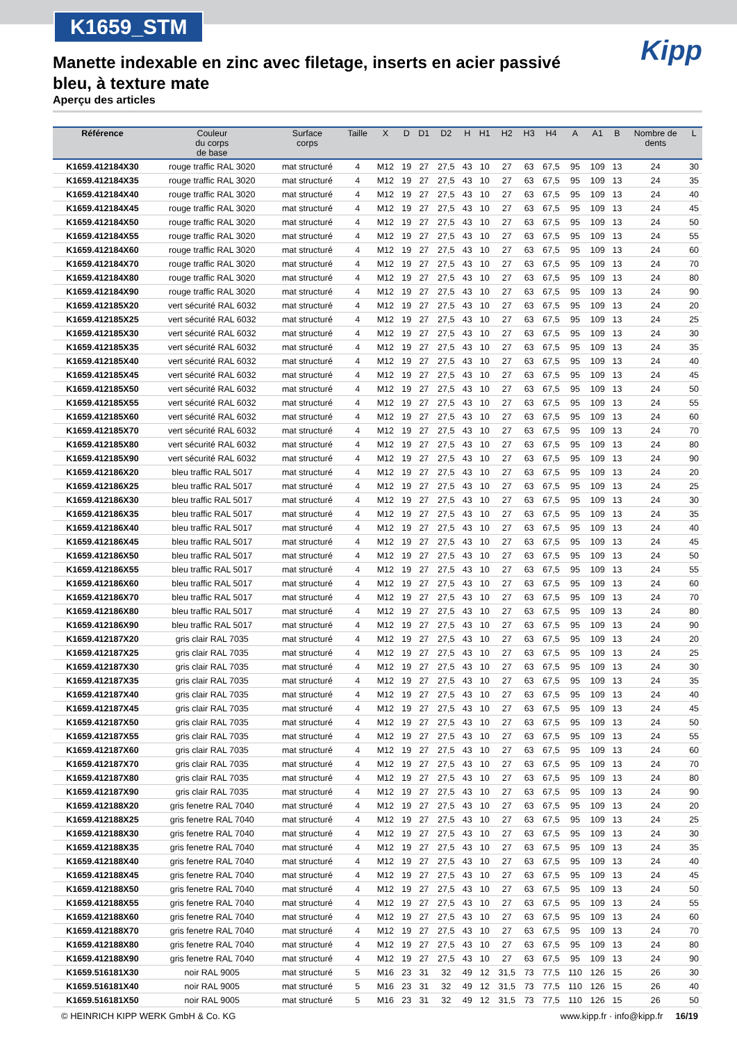K1659_STM
Kipp
Manette indexable en zinc avec filetage, inserts en acier passivé bleu, à texture mate
Aperçu des articles
| Référence | Couleur du corps de base | Surface corps | Taille | X | D | D1 | D2 | H | H1 | H2 | H3 | H4 | A | A1 | B | Nombre de dents | L |
| --- | --- | --- | --- | --- | --- | --- | --- | --- | --- | --- | --- | --- | --- | --- | --- | --- | --- |
| K1659.412184X30 | rouge traffic RAL 3020 | mat structuré | 4 | M12 | 19 | 27 | 27,5 | 43 | 10 | 27 | 63 | 67,5 | 95 | 109 | 13 | 24 | 30 |
| K1659.412184X35 | rouge traffic RAL 3020 | mat structuré | 4 | M12 | 19 | 27 | 27,5 | 43 | 10 | 27 | 63 | 67,5 | 95 | 109 | 13 | 24 | 35 |
| K1659.412184X40 | rouge traffic RAL 3020 | mat structuré | 4 | M12 | 19 | 27 | 27,5 | 43 | 10 | 27 | 63 | 67,5 | 95 | 109 | 13 | 24 | 40 |
| K1659.412184X45 | rouge traffic RAL 3020 | mat structuré | 4 | M12 | 19 | 27 | 27,5 | 43 | 10 | 27 | 63 | 67,5 | 95 | 109 | 13 | 24 | 45 |
| K1659.412184X50 | rouge traffic RAL 3020 | mat structuré | 4 | M12 | 19 | 27 | 27,5 | 43 | 10 | 27 | 63 | 67,5 | 95 | 109 | 13 | 24 | 50 |
| K1659.412184X55 | rouge traffic RAL 3020 | mat structuré | 4 | M12 | 19 | 27 | 27,5 | 43 | 10 | 27 | 63 | 67,5 | 95 | 109 | 13 | 24 | 55 |
| K1659.412184X60 | rouge traffic RAL 3020 | mat structuré | 4 | M12 | 19 | 27 | 27,5 | 43 | 10 | 27 | 63 | 67,5 | 95 | 109 | 13 | 24 | 60 |
| K1659.412184X70 | rouge traffic RAL 3020 | mat structuré | 4 | M12 | 19 | 27 | 27,5 | 43 | 10 | 27 | 63 | 67,5 | 95 | 109 | 13 | 24 | 70 |
| K1659.412184X80 | rouge traffic RAL 3020 | mat structuré | 4 | M12 | 19 | 27 | 27,5 | 43 | 10 | 27 | 63 | 67,5 | 95 | 109 | 13 | 24 | 80 |
| K1659.412184X90 | rouge traffic RAL 3020 | mat structuré | 4 | M12 | 19 | 27 | 27,5 | 43 | 10 | 27 | 63 | 67,5 | 95 | 109 | 13 | 24 | 90 |
| K1659.412185X20 | vert sécurité RAL 6032 | mat structuré | 4 | M12 | 19 | 27 | 27,5 | 43 | 10 | 27 | 63 | 67,5 | 95 | 109 | 13 | 24 | 20 |
| K1659.412185X25 | vert sécurité RAL 6032 | mat structuré | 4 | M12 | 19 | 27 | 27,5 | 43 | 10 | 27 | 63 | 67,5 | 95 | 109 | 13 | 24 | 25 |
| K1659.412185X30 | vert sécurité RAL 6032 | mat structuré | 4 | M12 | 19 | 27 | 27,5 | 43 | 10 | 27 | 63 | 67,5 | 95 | 109 | 13 | 24 | 30 |
| K1659.412185X35 | vert sécurité RAL 6032 | mat structuré | 4 | M12 | 19 | 27 | 27,5 | 43 | 10 | 27 | 63 | 67,5 | 95 | 109 | 13 | 24 | 35 |
| K1659.412185X40 | vert sécurité RAL 6032 | mat structuré | 4 | M12 | 19 | 27 | 27,5 | 43 | 10 | 27 | 63 | 67,5 | 95 | 109 | 13 | 24 | 40 |
| K1659.412185X45 | vert sécurité RAL 6032 | mat structuré | 4 | M12 | 19 | 27 | 27,5 | 43 | 10 | 27 | 63 | 67,5 | 95 | 109 | 13 | 24 | 45 |
| K1659.412185X50 | vert sécurité RAL 6032 | mat structuré | 4 | M12 | 19 | 27 | 27,5 | 43 | 10 | 27 | 63 | 67,5 | 95 | 109 | 13 | 24 | 50 |
| K1659.412185X55 | vert sécurité RAL 6032 | mat structuré | 4 | M12 | 19 | 27 | 27,5 | 43 | 10 | 27 | 63 | 67,5 | 95 | 109 | 13 | 24 | 55 |
| K1659.412185X60 | vert sécurité RAL 6032 | mat structuré | 4 | M12 | 19 | 27 | 27,5 | 43 | 10 | 27 | 63 | 67,5 | 95 | 109 | 13 | 24 | 60 |
| K1659.412185X70 | vert sécurité RAL 6032 | mat structuré | 4 | M12 | 19 | 27 | 27,5 | 43 | 10 | 27 | 63 | 67,5 | 95 | 109 | 13 | 24 | 70 |
| K1659.412185X80 | vert sécurité RAL 6032 | mat structuré | 4 | M12 | 19 | 27 | 27,5 | 43 | 10 | 27 | 63 | 67,5 | 95 | 109 | 13 | 24 | 80 |
| K1659.412185X90 | vert sécurité RAL 6032 | mat structuré | 4 | M12 | 19 | 27 | 27,5 | 43 | 10 | 27 | 63 | 67,5 | 95 | 109 | 13 | 24 | 90 |
| K1659.412186X20 | bleu traffic RAL 5017 | mat structuré | 4 | M12 | 19 | 27 | 27,5 | 43 | 10 | 27 | 63 | 67,5 | 95 | 109 | 13 | 24 | 20 |
| K1659.412186X25 | bleu traffic RAL 5017 | mat structuré | 4 | M12 | 19 | 27 | 27,5 | 43 | 10 | 27 | 63 | 67,5 | 95 | 109 | 13 | 24 | 25 |
| K1659.412186X30 | bleu traffic RAL 5017 | mat structuré | 4 | M12 | 19 | 27 | 27,5 | 43 | 10 | 27 | 63 | 67,5 | 95 | 109 | 13 | 24 | 30 |
| K1659.412186X35 | bleu traffic RAL 5017 | mat structuré | 4 | M12 | 19 | 27 | 27,5 | 43 | 10 | 27 | 63 | 67,5 | 95 | 109 | 13 | 24 | 35 |
| K1659.412186X40 | bleu traffic RAL 5017 | mat structuré | 4 | M12 | 19 | 27 | 27,5 | 43 | 10 | 27 | 63 | 67,5 | 95 | 109 | 13 | 24 | 40 |
| K1659.412186X45 | bleu traffic RAL 5017 | mat structuré | 4 | M12 | 19 | 27 | 27,5 | 43 | 10 | 27 | 63 | 67,5 | 95 | 109 | 13 | 24 | 45 |
| K1659.412186X50 | bleu traffic RAL 5017 | mat structuré | 4 | M12 | 19 | 27 | 27,5 | 43 | 10 | 27 | 63 | 67,5 | 95 | 109 | 13 | 24 | 50 |
| K1659.412186X55 | bleu traffic RAL 5017 | mat structuré | 4 | M12 | 19 | 27 | 27,5 | 43 | 10 | 27 | 63 | 67,5 | 95 | 109 | 13 | 24 | 55 |
| K1659.412186X60 | bleu traffic RAL 5017 | mat structuré | 4 | M12 | 19 | 27 | 27,5 | 43 | 10 | 27 | 63 | 67,5 | 95 | 109 | 13 | 24 | 60 |
| K1659.412186X70 | bleu traffic RAL 5017 | mat structuré | 4 | M12 | 19 | 27 | 27,5 | 43 | 10 | 27 | 63 | 67,5 | 95 | 109 | 13 | 24 | 70 |
| K1659.412186X80 | bleu traffic RAL 5017 | mat structuré | 4 | M12 | 19 | 27 | 27,5 | 43 | 10 | 27 | 63 | 67,5 | 95 | 109 | 13 | 24 | 80 |
| K1659.412186X90 | bleu traffic RAL 5017 | mat structuré | 4 | M12 | 19 | 27 | 27,5 | 43 | 10 | 27 | 63 | 67,5 | 95 | 109 | 13 | 24 | 90 |
| K1659.412187X20 | gris clair RAL 7035 | mat structuré | 4 | M12 | 19 | 27 | 27,5 | 43 | 10 | 27 | 63 | 67,5 | 95 | 109 | 13 | 24 | 20 |
| K1659.412187X25 | gris clair RAL 7035 | mat structuré | 4 | M12 | 19 | 27 | 27,5 | 43 | 10 | 27 | 63 | 67,5 | 95 | 109 | 13 | 24 | 25 |
| K1659.412187X30 | gris clair RAL 7035 | mat structuré | 4 | M12 | 19 | 27 | 27,5 | 43 | 10 | 27 | 63 | 67,5 | 95 | 109 | 13 | 24 | 30 |
| K1659.412187X35 | gris clair RAL 7035 | mat structuré | 4 | M12 | 19 | 27 | 27,5 | 43 | 10 | 27 | 63 | 67,5 | 95 | 109 | 13 | 24 | 35 |
| K1659.412187X40 | gris clair RAL 7035 | mat structuré | 4 | M12 | 19 | 27 | 27,5 | 43 | 10 | 27 | 63 | 67,5 | 95 | 109 | 13 | 24 | 40 |
| K1659.412187X45 | gris clair RAL 7035 | mat structuré | 4 | M12 | 19 | 27 | 27,5 | 43 | 10 | 27 | 63 | 67,5 | 95 | 109 | 13 | 24 | 45 |
| K1659.412187X50 | gris clair RAL 7035 | mat structuré | 4 | M12 | 19 | 27 | 27,5 | 43 | 10 | 27 | 63 | 67,5 | 95 | 109 | 13 | 24 | 50 |
| K1659.412187X55 | gris clair RAL 7035 | mat structuré | 4 | M12 | 19 | 27 | 27,5 | 43 | 10 | 27 | 63 | 67,5 | 95 | 109 | 13 | 24 | 55 |
| K1659.412187X60 | gris clair RAL 7035 | mat structuré | 4 | M12 | 19 | 27 | 27,5 | 43 | 10 | 27 | 63 | 67,5 | 95 | 109 | 13 | 24 | 60 |
| K1659.412187X70 | gris clair RAL 7035 | mat structuré | 4 | M12 | 19 | 27 | 27,5 | 43 | 10 | 27 | 63 | 67,5 | 95 | 109 | 13 | 24 | 70 |
| K1659.412187X80 | gris clair RAL 7035 | mat structuré | 4 | M12 | 19 | 27 | 27,5 | 43 | 10 | 27 | 63 | 67,5 | 95 | 109 | 13 | 24 | 80 |
| K1659.412187X90 | gris clair RAL 7035 | mat structuré | 4 | M12 | 19 | 27 | 27,5 | 43 | 10 | 27 | 63 | 67,5 | 95 | 109 | 13 | 24 | 90 |
| K1659.412188X20 | gris fenetre RAL 7040 | mat structuré | 4 | M12 | 19 | 27 | 27,5 | 43 | 10 | 27 | 63 | 67,5 | 95 | 109 | 13 | 24 | 20 |
| K1659.412188X25 | gris fenetre RAL 7040 | mat structuré | 4 | M12 | 19 | 27 | 27,5 | 43 | 10 | 27 | 63 | 67,5 | 95 | 109 | 13 | 24 | 25 |
| K1659.412188X30 | gris fenetre RAL 7040 | mat structuré | 4 | M12 | 19 | 27 | 27,5 | 43 | 10 | 27 | 63 | 67,5 | 95 | 109 | 13 | 24 | 30 |
| K1659.412188X35 | gris fenetre RAL 7040 | mat structuré | 4 | M12 | 19 | 27 | 27,5 | 43 | 10 | 27 | 63 | 67,5 | 95 | 109 | 13 | 24 | 35 |
| K1659.412188X40 | gris fenetre RAL 7040 | mat structuré | 4 | M12 | 19 | 27 | 27,5 | 43 | 10 | 27 | 63 | 67,5 | 95 | 109 | 13 | 24 | 40 |
| K1659.412188X45 | gris fenetre RAL 7040 | mat structuré | 4 | M12 | 19 | 27 | 27,5 | 43 | 10 | 27 | 63 | 67,5 | 95 | 109 | 13 | 24 | 45 |
| K1659.412188X50 | gris fenetre RAL 7040 | mat structuré | 4 | M12 | 19 | 27 | 27,5 | 43 | 10 | 27 | 63 | 67,5 | 95 | 109 | 13 | 24 | 50 |
| K1659.412188X55 | gris fenetre RAL 7040 | mat structuré | 4 | M12 | 19 | 27 | 27,5 | 43 | 10 | 27 | 63 | 67,5 | 95 | 109 | 13 | 24 | 55 |
| K1659.412188X60 | gris fenetre RAL 7040 | mat structuré | 4 | M12 | 19 | 27 | 27,5 | 43 | 10 | 27 | 63 | 67,5 | 95 | 109 | 13 | 24 | 60 |
| K1659.412188X70 | gris fenetre RAL 7040 | mat structuré | 4 | M12 | 19 | 27 | 27,5 | 43 | 10 | 27 | 63 | 67,5 | 95 | 109 | 13 | 24 | 70 |
| K1659.412188X80 | gris fenetre RAL 7040 | mat structuré | 4 | M12 | 19 | 27 | 27,5 | 43 | 10 | 27 | 63 | 67,5 | 95 | 109 | 13 | 24 | 80 |
| K1659.412188X90 | gris fenetre RAL 7040 | mat structuré | 4 | M12 | 19 | 27 | 27,5 | 43 | 10 | 27 | 63 | 67,5 | 95 | 109 | 13 | 24 | 90 |
| K1659.516181X30 | noir RAL 9005 | mat structuré | 5 | M16 | 23 | 31 | 32 | 49 | 12 | 31,5 | 73 | 77,5 | 110 | 126 | 15 | 26 | 30 |
| K1659.516181X40 | noir RAL 9005 | mat structuré | 5 | M16 | 23 | 31 | 32 | 49 | 12 | 31,5 | 73 | 77,5 | 110 | 126 | 15 | 26 | 40 |
| K1659.516181X50 | noir RAL 9005 | mat structuré | 5 | M16 | 23 | 31 | 32 | 49 | 12 | 31,5 | 73 | 77,5 | 110 | 126 | 15 | 26 | 50 |
© HEINRICH KIPP WERK GmbH & Co. KG www.kipp.fr · info@kipp.fr 16/19